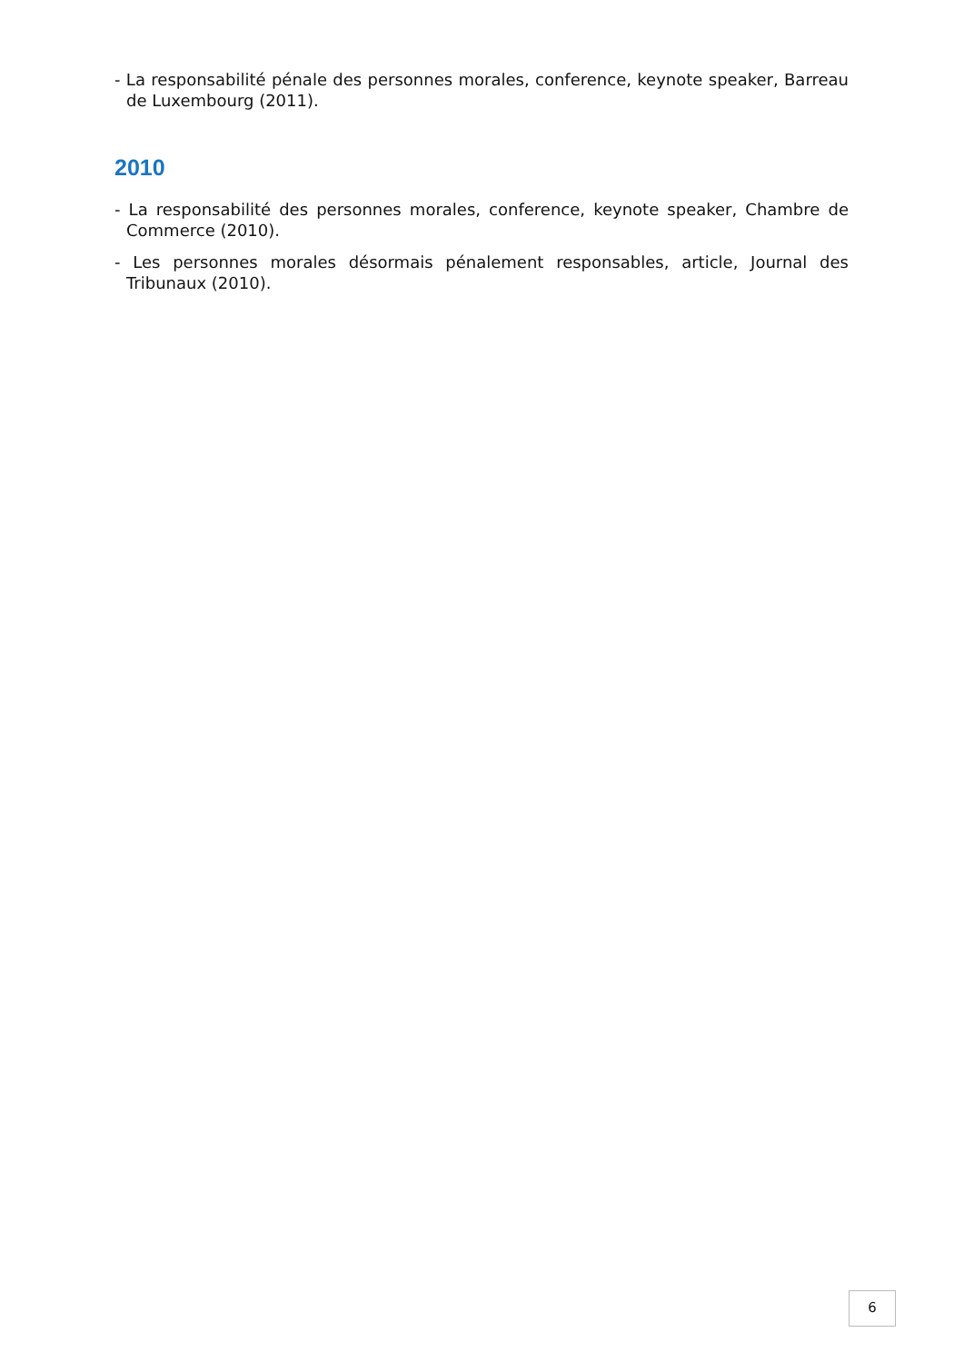- La responsabilité pénale des personnes morales, conference, keynote speaker, Barreau de Luxembourg (2011).
2010
- La responsabilité des personnes morales, conference, keynote speaker, Chambre de Commerce (2010).
- Les personnes morales désormais pénalement responsables, article, Journal des Tribunaux (2010).
6